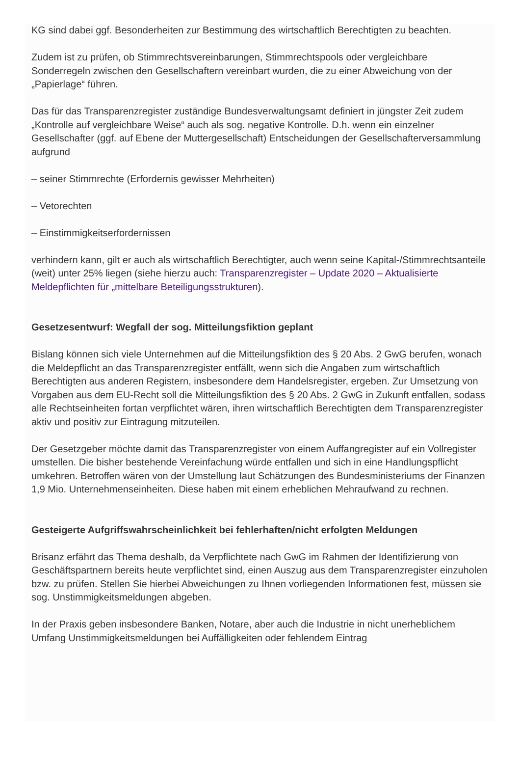KG sind dabei ggf. Besonderheiten zur Bestimmung des wirtschaftlich Berechtigten zu beachten.
Zudem ist zu prüfen, ob Stimmrechtsvereinbarungen, Stimmrechtspools oder vergleichbare Sonderregeln zwischen den Gesellschaftern vereinbart wurden, die zu einer Abweichung von der „Papierlage“ führen.
Das für das Transparenzregister zuständige Bundesverwaltungsamt definiert in jüngster Zeit zudem „Kontrolle auf vergleichbare Weise“ auch als sog. negative Kontrolle. D.h. wenn ein einzelner Gesellschafter (ggf. auf Ebene der Muttergesellschaft) Entscheidungen der Gesellschafterversammlung aufgrund
– seiner Stimmrechte (Erfordernis gewisser Mehrheiten)
– Vetorechten
– Einstimmigkeitserfordernissen
verhindern kann, gilt er auch als wirtschaftlich Berechtigter, auch wenn seine Kapital-/Stimmrechtsanteile (weit) unter 25% liegen (siehe hierzu auch: Transparenzregister – Update 2020 – Aktualisierte Meldepflichten für „mittelbare Beteiligungsstrukturen).
Gesetzesentwurf: Wegfall der sog. Mitteilungsfiktion geplant
Bislang können sich viele Unternehmen auf die Mitteilungsfiktion des § 20 Abs. 2 GwG berufen, wonach die Meldepflicht an das Transparenzregister entfällt, wenn sich die Angaben zum wirtschaftlich Berechtigten aus anderen Registern, insbesondere dem Handelsregister, ergeben. Zur Umsetzung von Vorgaben aus dem EU-Recht soll die Mitteilungsfiktion des § 20 Abs. 2 GwG in Zukunft entfallen, sodass alle Rechtseinheiten fortan verpflichtet wären, ihren wirtschaftlich Berechtigten dem Transparenzregister aktiv und positiv zur Eintragung mitzuteilen.
Der Gesetzgeber möchte damit das Transparenzregister von einem Auffangregister auf ein Vollregister umstellen. Die bisher bestehende Vereinfachung würde entfallen und sich in eine Handlungspflicht umkehren. Betroffen wären von der Umstellung laut Schätzungen des Bundesministeriums der Finanzen 1,9 Mio. Unternehmenseinheiten. Diese haben mit einem erheblichen Mehraufwand zu rechnen.
Gesteigerte Aufgriffswahrscheinlichkeit bei fehlerhaften/nicht erfolgten Meldungen
Brisanz erfährt das Thema deshalb, da Verpflichtete nach GwG im Rahmen der Identifizierung von Geschäftspartnern bereits heute verpflichtet sind, einen Auszug aus dem Transparenzregister einzuholen bzw. zu prüfen. Stellen Sie hierbei Abweichungen zu Ihnen vorliegenden Informationen fest, müssen sie sog. Unstimmigkeitsmeldungen abgeben.
In der Praxis geben insbesondere Banken, Notare, aber auch die Industrie in nicht unerheblichem Umfang Unstimmigkeitsmeldungen bei Auffälligkeiten oder fehlendem Eintrag